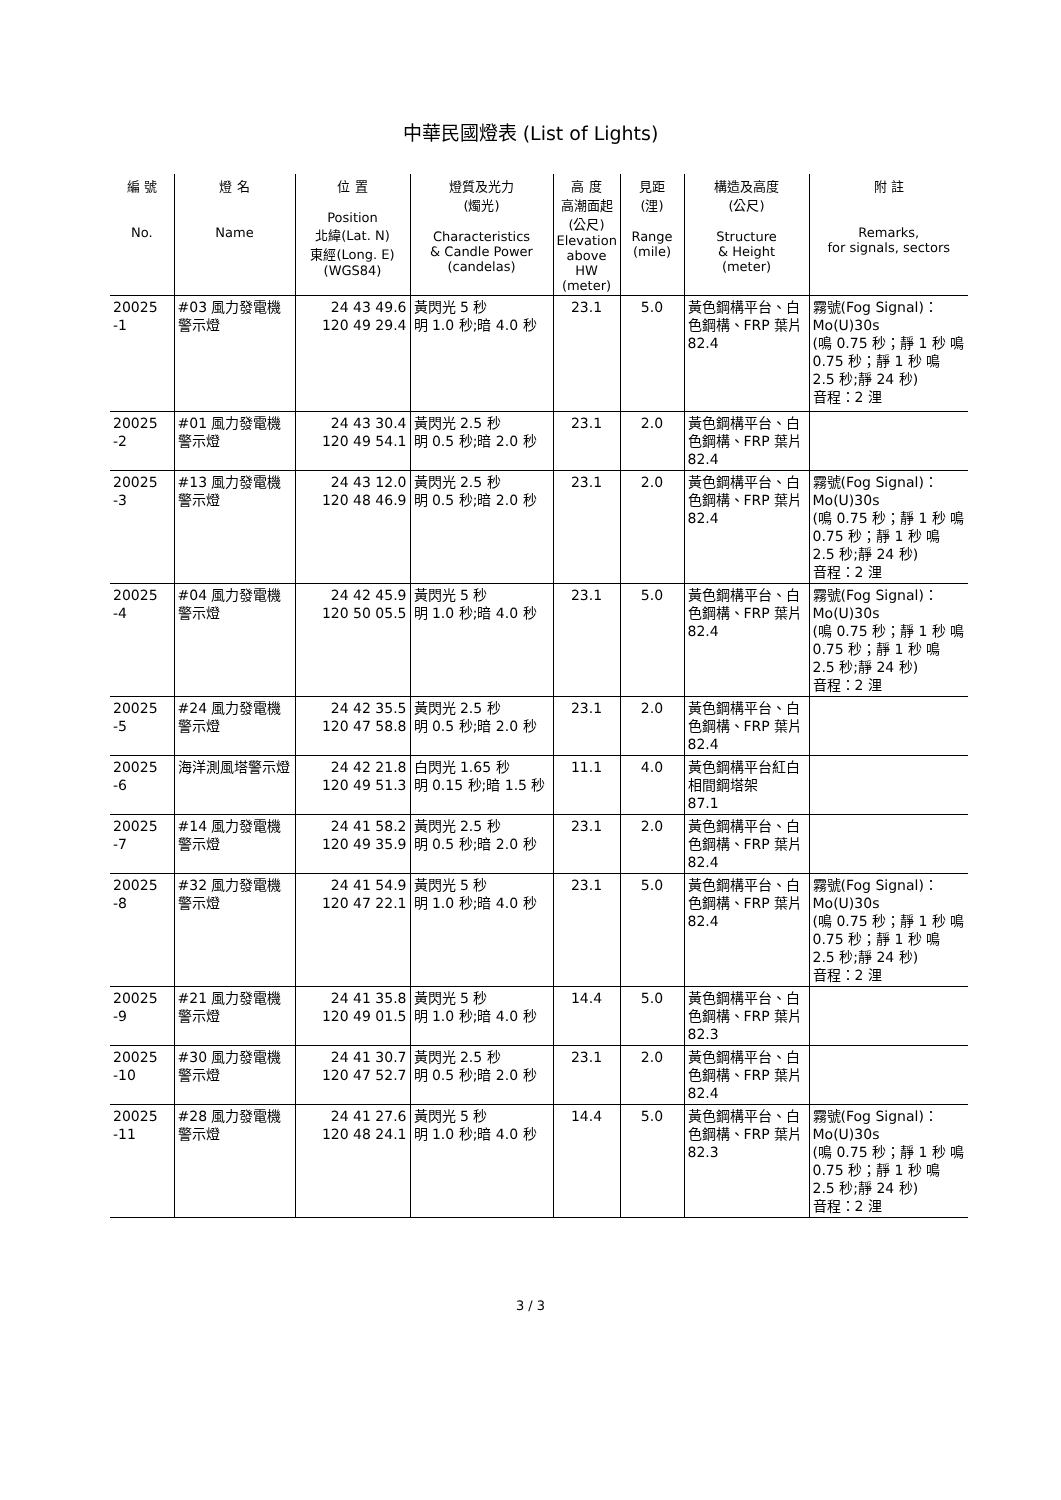中華民國燈表 (List of Lights)
| 編 號 No. | 燈 名 Name | 位 置 Position 北緯(Lat. N) 東經(Long. E) (WGS84) | 燈質及光力 (燭光) Characteristics & Candle Power (candelas) | 高 度 高潮面起 (公尺) Elevation above HW (meter) | 見距 (浬) Range (mile) | 構造及高度 (公尺) Structure & Height (meter) | 附 註 Remarks, for signals, sectors |
| --- | --- | --- | --- | --- | --- | --- | --- |
| 20025 -1 | #03 風力發電機警示燈 | 24 43 49.6 120 49 29.4 | 黃閃光 5 秒 明 1.0 秒;暗 4.0 秒 | 23.1 | 5.0 | 黃色鋼構平台、白色鋼構、FRP 葉片 82.4 | 霧號(Fog Signal)：Mo(U)30s (鳴 0.75 秒；靜 1 秒 鳴 0.75 秒；靜 1 秒 鳴 2.5 秒;靜 24 秒) 音程：2 浬 |
| 20025 -2 | #01 風力發電機警示燈 | 24 43 30.4 120 49 54.1 | 黃閃光 2.5 秒 明 0.5 秒;暗 2.0 秒 | 23.1 | 2.0 | 黃色鋼構平台、白色鋼構、FRP 葉片 82.4 | |
| 20025 -3 | #13 風力發電機警示燈 | 24 43 12.0 120 48 46.9 | 黃閃光 2.5 秒 明 0.5 秒;暗 2.0 秒 | 23.1 | 2.0 | 黃色鋼構平台、白色鋼構、FRP 葉片 82.4 | 霧號(Fog Signal)：Mo(U)30s (鳴 0.75 秒；靜 1 秒 鳴 0.75 秒；靜 1 秒 鳴 2.5 秒;靜 24 秒) 音程：2 浬 |
| 20025 -4 | #04 風力發電機警示燈 | 24 42 45.9 120 50 05.5 | 黃閃光 5 秒 明 1.0 秒;暗 4.0 秒 | 23.1 | 5.0 | 黃色鋼構平台、白色鋼構、FRP 葉片 82.4 | 霧號(Fog Signal)：Mo(U)30s (鳴 0.75 秒；靜 1 秒 鳴 0.75 秒；靜 1 秒 鳴 2.5 秒;靜 24 秒) 音程：2 浬 |
| 20025 -5 | #24 風力發電機警示燈 | 24 42 35.5 120 47 58.8 | 黃閃光 2.5 秒 明 0.5 秒;暗 2.0 秒 | 23.1 | 2.0 | 黃色鋼構平台、白色鋼構、FRP 葉片 82.4 | |
| 20025 -6 | 海洋測風塔警示燈 | 24 42 21.8 120 49 51.3 | 白閃光 1.65 秒 明 0.15 秒;暗 1.5 秒 | 11.1 | 4.0 | 黃色鋼構平台紅白相間鋼塔架 87.1 | |
| 20025 -7 | #14 風力發電機警示燈 | 24 41 58.2 120 49 35.9 | 黃閃光 2.5 秒 明 0.5 秒;暗 2.0 秒 | 23.1 | 2.0 | 黃色鋼構平台、白色鋼構、FRP 葉片 82.4 | |
| 20025 -8 | #32 風力發電機警示燈 | 24 41 54.9 120 47 22.1 | 黃閃光 5 秒 明 1.0 秒;暗 4.0 秒 | 23.1 | 5.0 | 黃色鋼構平台、白色鋼構、FRP 葉片 82.4 | 霧號(Fog Signal)：Mo(U)30s (鳴 0.75 秒；靜 1 秒 鳴 0.75 秒；靜 1 秒 鳴 2.5 秒;靜 24 秒) 音程：2 浬 |
| 20025 -9 | #21 風力發電機警示燈 | 24 41 35.8 120 49 01.5 | 黃閃光 5 秒 明 1.0 秒;暗 4.0 秒 | 14.4 | 5.0 | 黃色鋼構平台、白色鋼構、FRP 葉片 82.3 | |
| 20025 -10 | #30 風力發電機警示燈 | 24 41 30.7 120 47 52.7 | 黃閃光 2.5 秒 明 0.5 秒;暗 2.0 秒 | 23.1 | 2.0 | 黃色鋼構平台、白色鋼構、FRP 葉片 82.4 | |
| 20025 -11 | #28 風力發電機警示燈 | 24 41 27.6 120 48 24.1 | 黃閃光 5 秒 明 1.0 秒;暗 4.0 秒 | 14.4 | 5.0 | 黃色鋼構平台、白色鋼構、FRP 葉片 82.3 | 霧號(Fog Signal)：Mo(U)30s (鳴 0.75 秒；靜 1 秒 鳴 0.75 秒；靜 1 秒 鳴 2.5 秒;靜 24 秒) 音程：2 浬 |
3 / 3